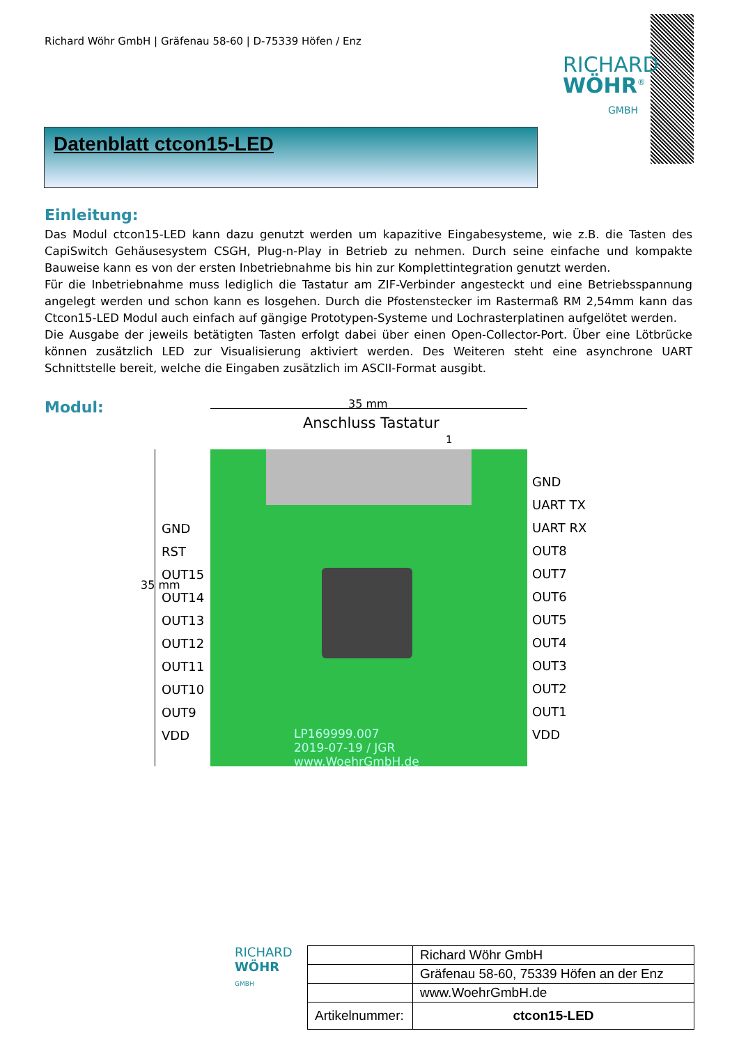Richard Wöhr GmbH | Gräfenau 58-60 | D-75339 Höfen / Enz
RICHARD
WÖHR<sup>®</sup>
GMBH
Datenblatt ctcon15-LED
Einleitung:
Das Modul ctcon15-LED kann dazu genutzt werden um kapazitive Eingabesysteme, wie z.B. die Tasten des CapiSwitch Gehäusesystem CSGH, Plug-n-Play in Betrieb zu nehmen. Durch seine einfache und kompakte Bauweise kann es von der ersten Inbetriebnahme bis hin zur Komplettintegration genutzt werden.
Für die Inbetriebnahme muss lediglich die Tastatur am ZIF-Verbinder angesteckt und eine Betriebsspannung angelegt werden und schon kann es losgehen. Durch die Pfostenstecker im Rastermaß RM 2,54mm kann das Ctcon15-LED Modul auch einfach auf gängige Prototypen-Systeme und Lochrasterplatinen aufgelötet werden.
Die Ausgabe der jeweils betätigten Tasten erfolgt dabei über einen Open-Collector-Port. Über eine Lötbrücke können zusätzlich LED zur Visualisierung aktiviert werden. Des Weiteren steht eine asynchrone UART Schnittstelle bereit, welche die Eingaben zusätzlich im ASCII-Format ausgibt.
Modul:
35 mm
Anschluss Tastatur
1
35 mm
LP169999.007
2019-07-19 / JGR
www.WoehrGmbH.de
GND
RST
OUT15
OUT14
OUT13
OUT12
OUT11
OUT10
OUT9
VDD
GND
UART TX
UART RX
OUT8
OUT7
OUT6
OUT5
OUT4
OUT3
OUT2
OUT1
VDD
RICHARD
WÖHR
GMBH
| | Richard Wöhr GmbH |
| | Gräfenau 58-60, 75339 Höfen an der Enz |
| | www.WoehrGmbH.de |
| Artikelnummer: | ctcon15-LED |